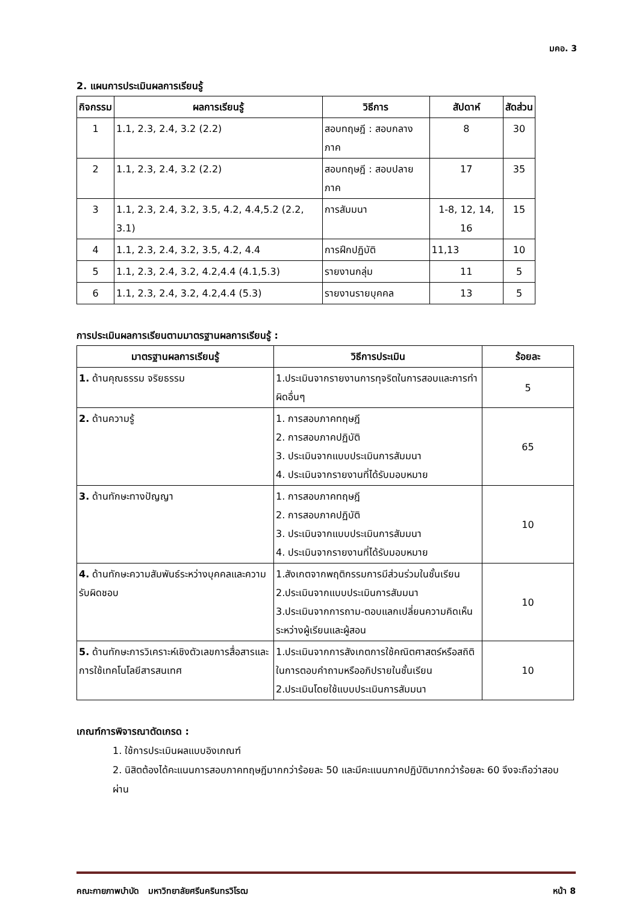มคอ. 3
2. แผนการประเมินผลการเรียนรู้
| กิจกรรม | ผลการเรียนรู้ | วิธีการ | สัปดาห์ | สัดส่วน |
| --- | --- | --- | --- | --- |
| 1 | 1.1, 2.3, 2.4, 3.2 (2.2) | สอบทฤษฎี : สอบกลางภาค | 8 | 30 |
| 2 | 1.1, 2.3, 2.4, 3.2 (2.2) | สอบทฤษฎี : สอบปลายภาค | 17 | 35 |
| 3 | 1.1, 2.3, 2.4, 3.2, 3.5, 4.2, 4.4,5.2 (2.2, 3.1) | การสัมมนา | 1-8, 12, 14, 16 | 15 |
| 4 | 1.1, 2.3, 2.4, 3.2, 3.5, 4.2, 4.4 | การฝึกปฏิบัติ | 11,13 | 10 |
| 5 | 1.1, 2.3, 2.4, 3.2, 4.2,4.4 (4.1,5.3) | รายงานกลุ่ม | 11 | 5 |
| 6 | 1.1, 2.3, 2.4, 3.2, 4.2,4.4 (5.3) | รายงานรายบุคคล | 13 | 5 |
การประเมินผลการเรียนตามมาตรฐานผลการเรียนรู้ :
| มาตรฐานผลการเรียนรู้ | วิธีการประเมิน | ร้อยละ |
| --- | --- | --- |
| 1. ด้านคุณธรรม จริยธรรม | 1.ประเมินจากรายงานการทุจริตในการสอบและการทำผิดอื่นๆ | 5 |
| 2. ด้านความรู้ | 1. การสอบภาคทฤษฎี 2. การสอบภาคปฏิบัติ 3. ประเมินจากแบบประเมินการสัมมนา 4. ประเมินจากรายงานที่ได้รับมอบหมาย | 65 |
| 3. ด้านทักษะทางปัญญา | 1. การสอบภาคทฤษฎี 2. การสอบภาคปฏิบัติ 3. ประเมินจากแบบประเมินการสัมมนา 4. ประเมินจากรายงานที่ได้รับมอบหมาย | 10 |
| 4. ด้านทักษะความสัมพันธ์ระหว่างบุคคลและความรับผิดชอบ | 1.สังเกตจากพฤติกรรมการมีส่วนร่วมในชั้นเรียน 2.ประเมินจากแบบประเมินการสัมมนา 3.ประเมินจากการถาม-ตอบแลกเปลี่ยนความคิดเห็นระหว่างผู้เรียนและผู้สอน | 10 |
| 5. ด้านทักษะการวิเคราะห์เชิงตัวเลขการสื่อสารและการใช้เทคโนโลยีสารสนเทศ | 1.ประเมินจากการสังเกตการใช้คณิตศาสตร์หรือสถิติในการตอบคำถามหรืออภิปรายในชั้นเรียน 2.ประเมินโดยใช้แบบประเมินการสัมมนา | 10 |
เกณฑ์การพิจารณาตัดเกรด :
1. ใช้การประเมินผลแบบอิงเกณฑ์
2. นิสิตต้องได้คะแนนการสอบภาคทฤษฎีมากกว่าร้อยละ 50 และมีคะแนนภาคปฏิบัติมากกว่าร้อยละ 60 จึงจะถือว่าสอบผ่าน
คณะกายภาพบำบัด มหาวิทยาลัยศรีนครินทรวิโรฒ หน้า 8